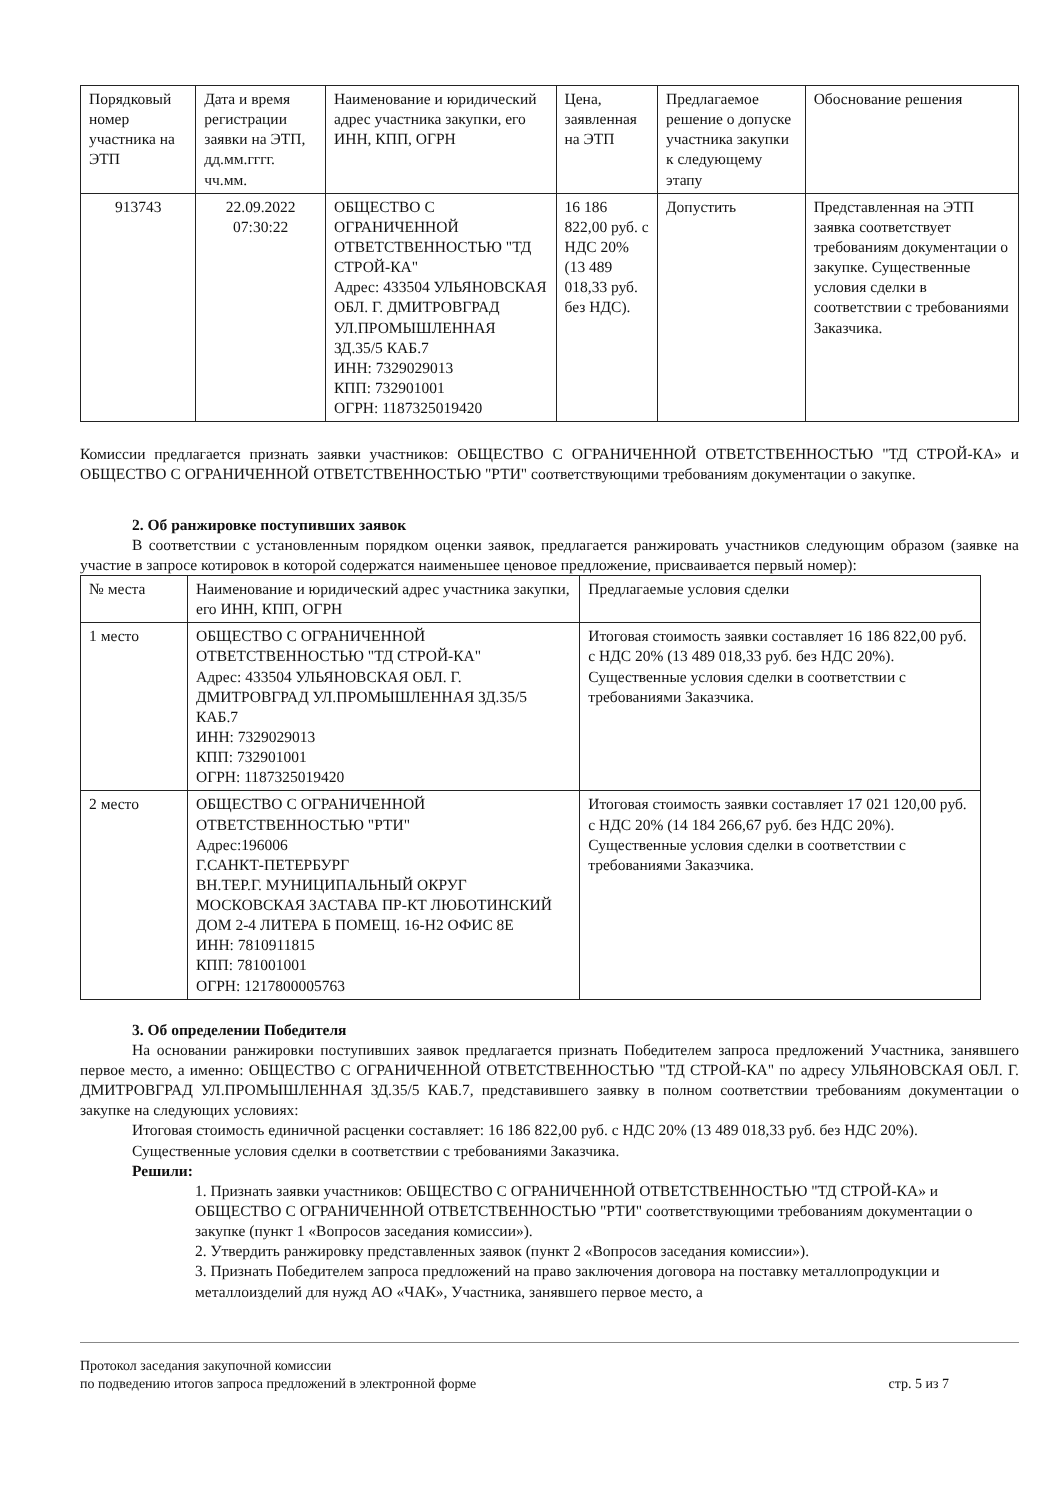| Порядковый номер участника на ЭТП | Дата и время регистрации заявки на ЭТП, дд.мм.гггг. чч.мм. | Наименование и юридический адрес участника закупки, его ИНН, КПП, ОГРН | Цена, заявленная на ЭТП | Предлагаемое решение о допуске участника закупки к следующему этапу | Обоснование решения |
| --- | --- | --- | --- | --- | --- |
| 913743 | 22.09.2022 07:30:22 | ОБЩЕСТВО С ОГРАНИЧЕННОЙ ОТВЕТСТВЕННОСТЬЮ "ТД СТРОЙ-КА" Адрес: 433504 УЛЬЯНОВСКАЯ ОБЛ. Г. ДМИТРОВГРАД УЛ.ПРОМЫШЛЕННАЯ ЗД.35/5 КАБ.7 ИНН: 7329029013 КПП: 732901001 ОГРН: 1187325019420 | 16 186 822,00 руб. с НДС 20% (13 489 018,33 руб. без НДС). | Допустить | Представленная на ЭТП заявка соответствует требованиям документации о закупке. Существенные условия сделки в соответствии с требованиями Заказчика. |
Комиссии предлагается признать заявки участников: ОБЩЕСТВО С ОГРАНИЧЕННОЙ ОТВЕТСТВЕННОСТЬЮ "ТД СТРОЙ-КА» и ОБЩЕСТВО С ОГРАНИЧЕННОЙ ОТВЕТСТВЕННОСТЬЮ "РТИ" соответствующими требованиям документации о закупке.
2. Об ранжировке поступивших заявок
В соответствии с установленным порядком оценки заявок, предлагается ранжировать участников следующим образом (заявке на участие в запросе котировок в которой содержатся наименьшее ценовое предложение, присваивается первый номер):
| № места | Наименование и юридический адрес участника закупки, его ИНН, КПП, ОГРН | Предлагаемые условия сделки |
| --- | --- | --- |
| 1 место | ОБЩЕСТВО С ОГРАНИЧЕННОЙ ОТВЕТСТВЕННОСТЬЮ "ТД СТРОЙ-КА" Адрес: 433504 УЛЬЯНОВСКАЯ ОБЛ. Г. ДМИТРОВГРАД УЛ.ПРОМЫШЛЕННАЯ ЗД.35/5 КАБ.7 ИНН: 7329029013 КПП: 732901001 ОГРН: 1187325019420 | Итоговая стоимость заявки составляет 16 186 822,00 руб. с НДС 20% (13 489 018,33 руб. без НДС 20%). Существенные условия сделки в соответствии с требованиями Заказчика. |
| 2 место | ОБЩЕСТВО С ОГРАНИЧЕННОЙ ОТВЕТСТВЕННОСТЬЮ "РТИ" Адрес:196006 Г.САНКТ-ПЕТЕРБУРГ ВН.ТЕР.Г. МУНИЦИПАЛЬНЫЙ ОКРУГ МОСКОВСКАЯ ЗАСТАВА ПР-КТ ЛЮБОТИНСКИЙ ДОМ 2-4 ЛИТЕРА Б ПОМЕЩ. 16-Н2 ОФИС 8Е ИНН: 7810911815 КПП: 781001001 ОГРН: 1217800005763 | Итоговая стоимость заявки составляет 17 021 120,00 руб. с НДС 20% (14 184 266,67 руб. без НДС 20%). Существенные условия сделки в соответствии с требованиями Заказчика. |
3. Об определении Победителя
На основании ранжировки поступивших заявок предлагается признать Победителем запроса предложений Участника, занявшего первое место, а именно: ОБЩЕСТВО С ОГРАНИЧЕННОЙ ОТВЕТСТВЕННОСТЬЮ "ТД СТРОЙ-КА" по адресу УЛЬЯНОВСКАЯ ОБЛ. Г. ДМИТРОВГРАД УЛ.ПРОМЫШЛЕННАЯ ЗД.35/5 КАБ.7, представившего заявку в полном соответствии требованиям документации о закупке на следующих условиях:
Итоговая стоимость единичной расценки составляет: 16 186 822,00 руб. с НДС 20% (13 489 018,33 руб. без НДС 20%).
Существенные условия сделки в соответствии с требованиями Заказчика.
Решили:
1. Признать заявки участников: ОБЩЕСТВО С ОГРАНИЧЕННОЙ ОТВЕТСТВЕННОСТЬЮ "ТД СТРОЙ-КА» и ОБЩЕСТВО С ОГРАНИЧЕННОЙ ОТВЕТСТВЕННОСТЬЮ "РТИ" соответствующими требованиям документации о закупке (пункт 1 «Вопросов заседания комиссии»).
2. Утвердить ранжировку представленных заявок (пункт 2 «Вопросов заседания комиссии»).
3. Признать Победителем запроса предложений на право заключения договора на поставку металлопродукции и металлоизделий для нужд АО «ЧАК», Участника, занявшего первое место, а
Протокол заседания закупочной комиссии
по подведению итогов запроса предложений в электронной форме
стр. 5 из 7